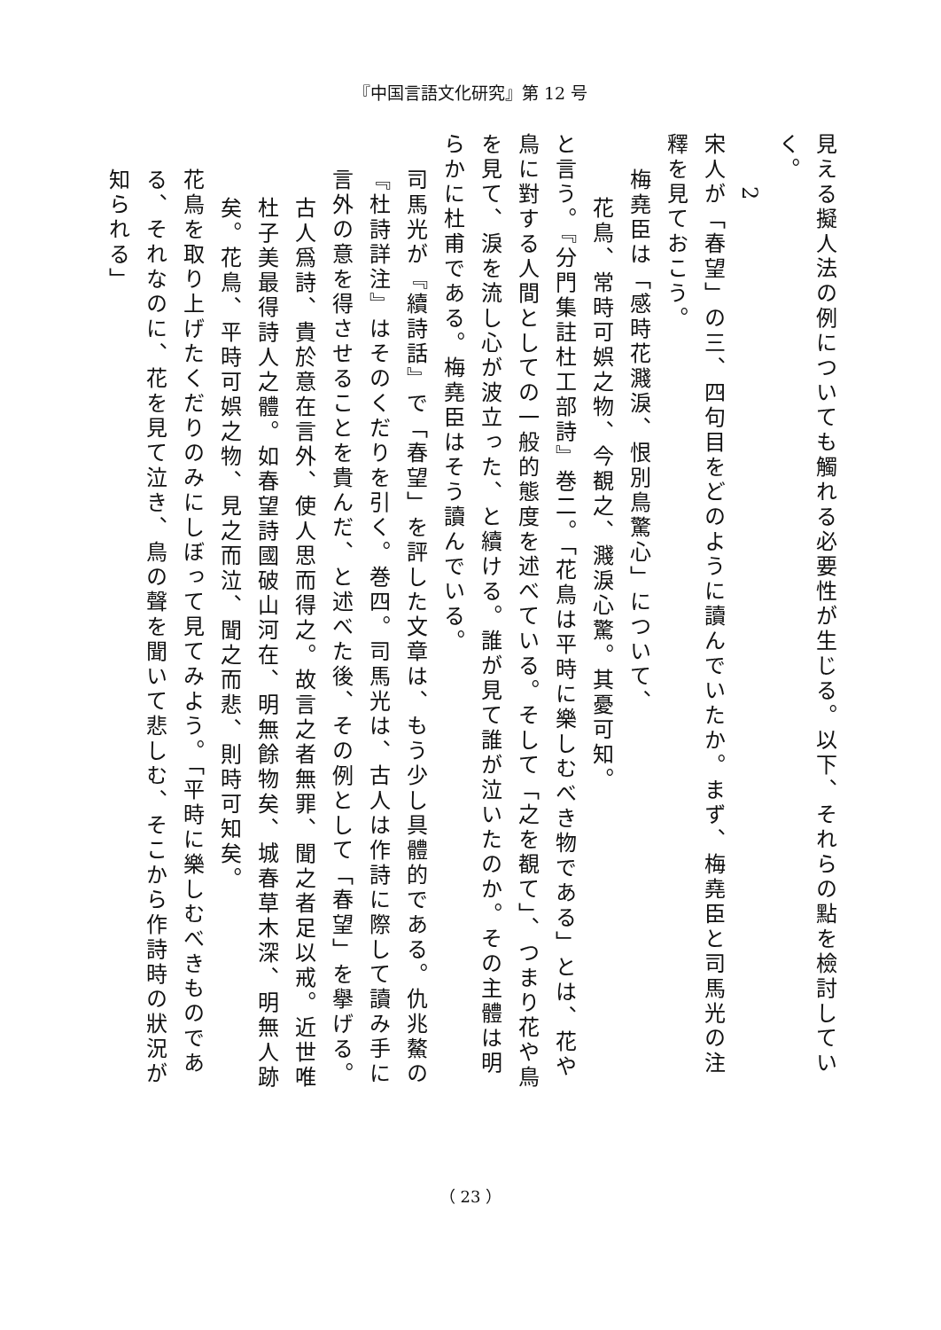『中国言語文化研究』第 12 号
見える擬人法の例についても觸れる必要性が生じる。以下、それらの點を檢討していく。
2
宋人が「春望」の三、四句目をどのように讀んでいたか。まず、梅堯臣と司馬光の注釋を見ておこう。
梅堯臣は「感時花濺淚、恨別鳥驚心」について、
花鳥、常時可娯之物、今覩之、濺淚心驚。其憂可知。
と言う。『分門集註杜工部詩』巻二。「花鳥は平時に樂しむべき物である」とは、花や鳥に對する人間としての一般的態度を述べている。そして「之を覩て」、つまり花や鳥を見て、淚を流し心が波立った、と續ける。誰が見て誰が泣いたのか。その主體は明らかに杜甫である。梅堯臣はそう讀んでいる。
司馬光が『續詩話』で「春望」を評した文章は、もう少し具體的である。仇兆鰲の『杜詩詳注』はそのくだりを引く。巻四。司馬光は、古人は作詩に際して讀み手に言外の意を得させることを貴んだ、と述べた後、その例として「春望」を擧げる。
古人爲詩、貴於意在言外、使人思而得之。故言之者無罪、聞之者足以戒。近世唯杜子美最得詩人之體。如春望詩國破山河在、明無餘物矣、城春草木深、明無人跡矣。花鳥、平時可娯之物、見之而泣、聞之而悲、則時可知矣。
花鳥を取り上げたくだりのみにしぼって見てみよう。「平時に樂しむべきものである、それなのに、花を見て泣き、鳥の聲を聞いて悲しむ、そこから作詩時の狀況が知られる」
（ 23 ）